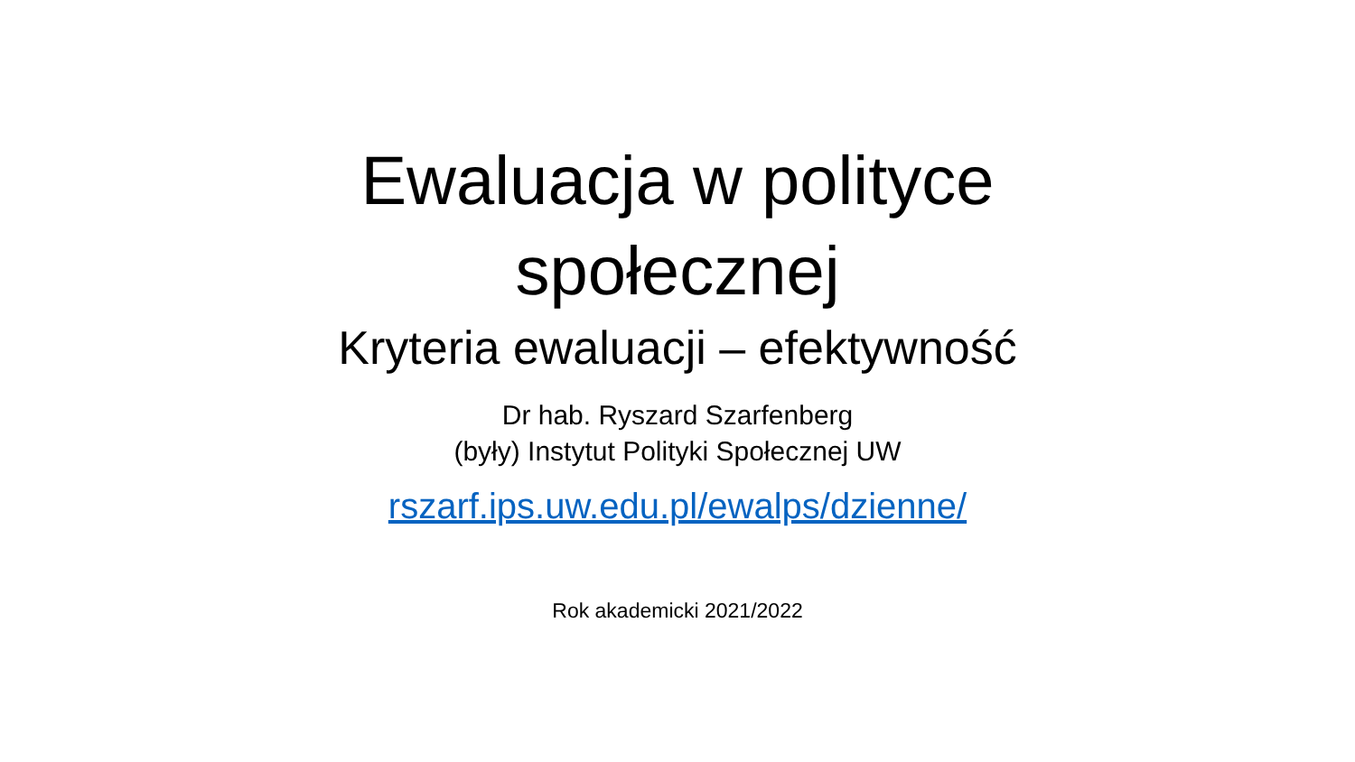Ewaluacja w polityce
społecznej
Kryteria ewaluacji – efektywność
Dr hab. Ryszard Szarfenberg
(były) Instytut Polityki Społecznej UW
rszarf.ips.uw.edu.pl/ewalps/dzienne/
Rok akademicki 2021/2022